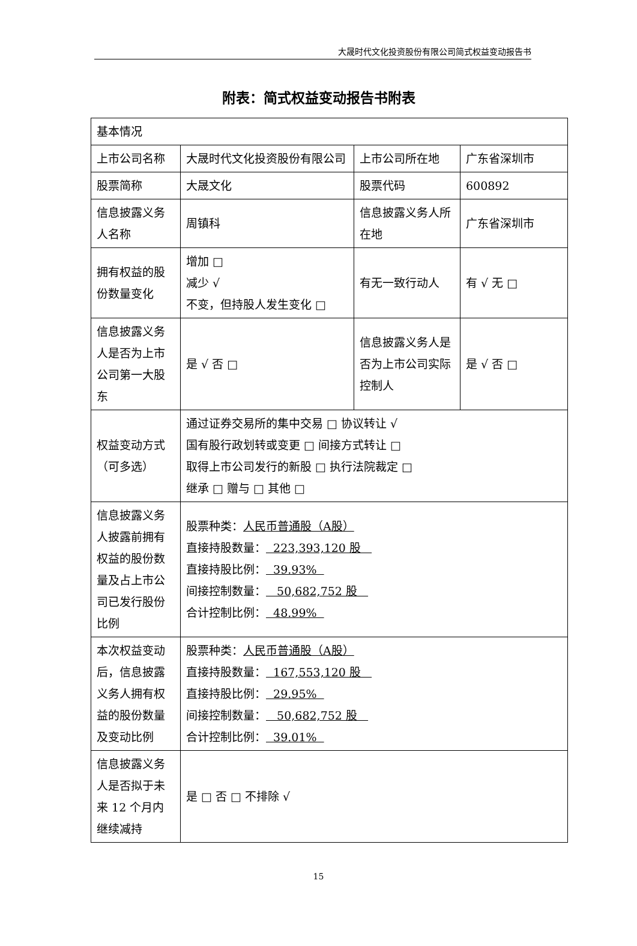大晟时代文化投资股份有限公司简式权益变动报告书
附表：简式权益变动报告书附表
| 基本情况 | | | |
| 上市公司名称 | 大晟时代文化投资股份有限公司 | 上市公司所在地 | 广东省深圳市 |
| 股票简称 | 大晟文化 | 股票代码 | 600892 |
| 信息披露义务人名称 | 周镇科 | 信息披露义务人所在地 | 广东省深圳市 |
| 拥有权益的股份数量变化 | 增加 □ 减少 √ 不变，但持股人发生变化 □ | 有无一致行动人 | 有 √ 无 □ |
| 信息披露义务人是否为上市公司第一大股东 | 是 √ 否 □ | 信息披露义务人是否为上市公司实际控制人 | 是 √ 否 □ |
| 权益变动方式（可多选） | 通过证券交易所的集中交易 □ 协议转让 √ 国有股行政划转或变更 □ 间接方式转让 □ 取得上市公司发行的新股 □ 执行法院裁定 □ 继承 □ 赠与 □ 其他 □ | | |
| 信息披露义务人披露前拥有权益的股份数量及占上市公司已发行股份比例 | 股票种类： 人民币普通股（A股） 直接持股数量： 223,393,120 股 直接持股比例： 39.93% 间接控制数量： 50,682,752 股 合计控制比例： 48.99% | | |
| 本次权益变动后，信息披露义务人拥有权益的股份数量及变动比例 | 股票种类： 人民币普通股（A股） 直接持股数量： 167,553,120 股 直接持股比例： 29.95% 间接控制数量： 50,682,752 股 合计控制比例： 39.01% | | |
| 信息披露义务人是否拟于未来 12 个月内继续减持 | 是 □ 否 □ 不排除 √ | | |
15